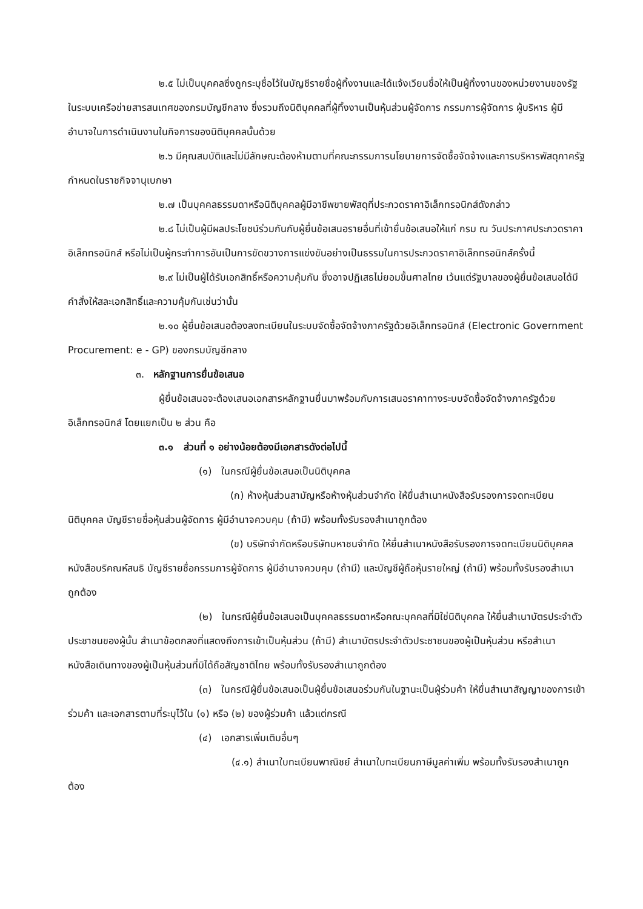๒.๕ ไม่เป็นบุคคลซึ่งถูกระบุชื่อไว้ในบัญชีรายชื่อผู้ทิ้งงานและได้แจ้งเวียนชื่อให้เป็นผู้ทิ้งงานของหน่วยงานของรัฐในระบบเครือข่ายสารสนเทศของกรมบัญชีกลาง ซึ่งรวมถึงนิติบุคคลที่ผู้ทิ้งงานเป็นหุ้นส่วนผู้จัดการ กรรมการผู้จัดการ ผู้บริหาร ผู้มีอำนาจในการดำเนินงานในกิจการของนิติบุคคลนั้นด้วย
๒.๖ มีคุณสมบัติและไม่มีลักษณะต้องห้ามตามที่คณะกรรมการนโยบายการจัดซื้อจัดจ้างและการบริหารพัสดุภาครัฐกำหนดในราชกิจจานุเบกษา
๒.๗ เป็นบุคคลธรรมดาหรือนิติบุคคลผู้มีอาชีพขายพัสดุที่ประกวดราคาอิเล็กทรอนิกส์ดังกล่าว
๒.๘ ไม่เป็นผู้มีผลประโยชน์ร่วมกันกับผู้ยื่นข้อเสนอรายอื่นที่เข้ายื่นข้อเสนอให้แก่ กรม ณ วันประกาศประกวดราคาอิเล็กทรอนิกส์ หรือไม่เป็นผู้กระทำการอันเป็นการขัดขวางการแข่งขันอย่างเป็นธรรมในการประกวดราคาอิเล็กทรอนิกส์ครั้งนี้
๒.๙ ไม่เป็นผู้ได้รับเอกสิทธิ์หรือความคุ้มกัน ซึ่งอาจปฏิเสธไม่ยอมขึ้นศาลไทย เว้นแต่รัฐบาลของผู้ยื่นข้อเสนอได้มีคำสั่งให้สละเอกสิทธิ์และความคุ้มกันเช่นว่านั้น
๒.๑๐ ผู้ยื่นข้อเสนอต้องลงทะเบียนในระบบจัดซื้อจัดจ้างภาครัฐด้วยอิเล็กทรอนิกส์ (Electronic Government Procurement: e - GP) ของกรมบัญชีกลาง
๓. หลักฐานการยื่นข้อเสนอ
ผู้ยื่นข้อเสนอจะต้องเสนอเอกสารหลักฐานยื่นมาพร้อมกับการเสนอราคาทางระบบจัดซื้อจัดจ้างภาครัฐด้วยอิเล็กทรอนิกส์ โดยแยกเป็น ๒ ส่วน คือ
๓.๑ ส่วนที่ ๑ อย่างน้อยต้องมีเอกสารดังต่อไปนี้
(๑) ในกรณีผู้ยื่นข้อเสนอเป็นนิติบุคคล
(ก) ห้างหุ้นส่วนสามัญหรือห้างหุ้นส่วนจำกัด ให้ยื่นสำเนาหนังสือรับรองการจดทะเบียนนิติบุคคล บัญชีรายชื่อหุ้นส่วนผู้จัดการ ผู้มีอำนาจควบคุม (ถ้ามี) พร้อมทั้งรับรองสำเนาถูกต้อง
(ข) บริษัทจำกัดหรือบริษัทมหาชนจำกัด ให้ยื่นสำเนาหนังสือรับรองการจดทะเบียนนิติบุคคล หนังสือบริคณห์สนธิ บัญชีรายชื่อกรรมการผู้จัดการ ผู้มีอำนาจควบคุม (ถ้ามี) และบัญชีผู้ถือหุ้นรายใหญ่ (ถ้ามี) พร้อมทั้งรับรองสำเนาถูกต้อง
(๒) ในกรณีผู้ยื่นข้อเสนอเป็นบุคคลธรรมดาหรือคณะบุคคลที่มิใช่นิติบุคคล ให้ยื่นสำเนาบัตรประจำตัวประชาชนของผู้นั้น สำเนาข้อตกลงที่แสดงถึงการเข้าเป็นหุ้นส่วน (ถ้ามี) สำเนาบัตรประจำตัวประชาชนของผู้เป็นหุ้นส่วน หรือสำเนาหนังสือเดินทางของผู้เป็นหุ้นส่วนที่มิได้ถือสัญชาติไทย พร้อมทั้งรับรองสำเนาถูกต้อง
(๓) ในกรณีผู้ยื่นข้อเสนอเป็นผู้ยื่นข้อเสนอร่วมกันในฐานะเป็นผู้ร่วมค้า ให้ยื่นสำเนาสัญญาของการเข้าร่วมค้า และเอกสารตามที่ระบุไว้ใน (๑) หรือ (๒) ของผู้ร่วมค้า แล้วแต่กรณี
(๔) เอกสารเพิ่มเติมอื่นๆ
(๔.๑) สำเนาใบทะเบียนพาณิชย์ สำเนาใบทะเบียนภาษีมูลค่าเพิ่ม พร้อมทั้งรับรองสำเนาถูกต้อง